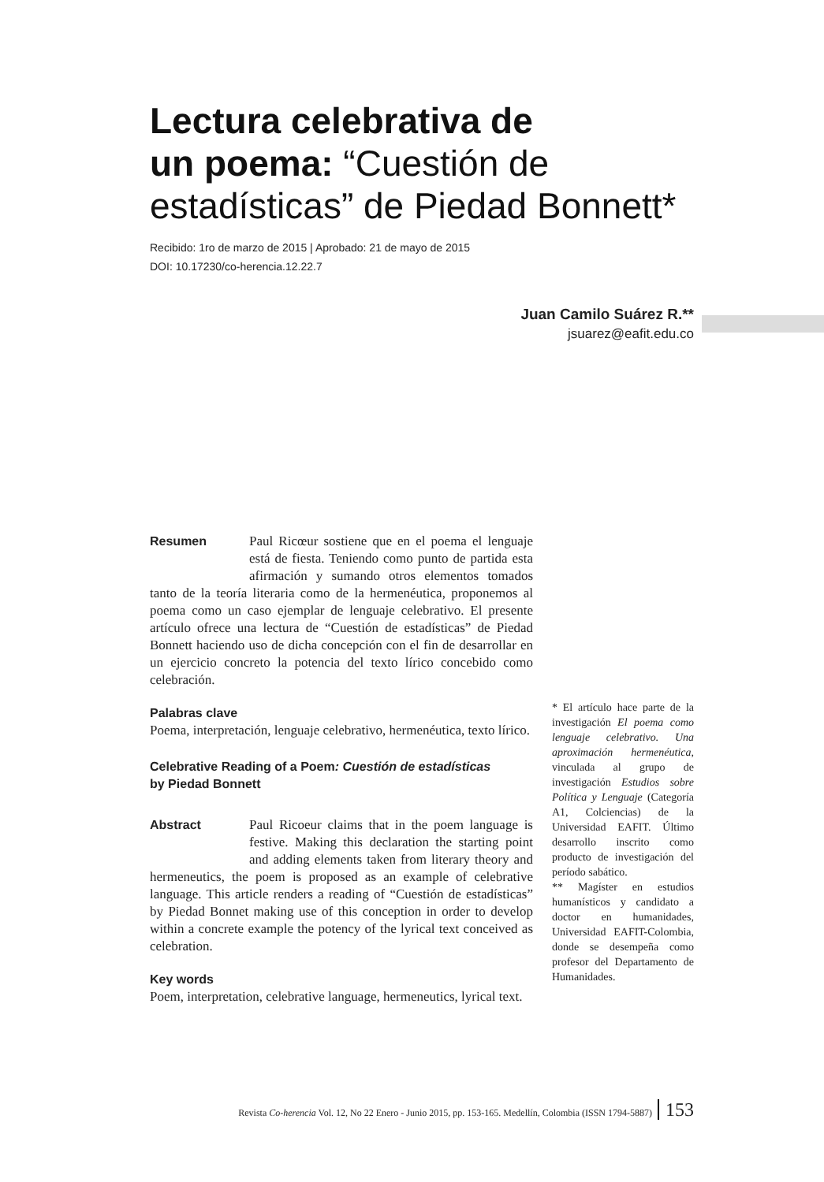Lectura celebrativa de
un poema: “Cuestión de
estadísticas” de Piedad Bonnett*
Recibido: 1ro de marzo de 2015 | Aprobado: 21 de mayo de 2015
DOI: 10.17230/co-herencia.12.22.7
Juan Camilo Suárez R.**
jsuarez@eafit.edu.co
Resumen Paul Ricœur sostiene que en el poema el lenguaje está de fiesta. Teniendo como punto de partida esta afirmación y sumando otros elementos tomados tanto de la teoría literaria como de la hermenéutica, proponemos al poema como un caso ejemplar de lenguaje celebrativo. El presente artículo ofrece una lectura de “Cuestión de estadísticas” de Piedad Bonnett haciendo uso de dicha concepción con el fin de desarrollar en un ejercicio concreto la potencia del texto lírico concebido como celebración.
Palabras clave
Poema, interpretación, lenguaje celebrativo, hermenéutica, texto lírico.
Celebrative Reading of a Poem: Cuestión de estadísticas
by Piedad Bonnett
Abstract Paul Ricoeur claims that in the poem language is festive. Making this declaration the starting point and adding elements taken from literary theory and hermeneutics, the poem is proposed as an example of celebrative language. This article renders a reading of “Cuestión de estadísticas” by Piedad Bonnet making use of this conception in order to develop within a concrete example the potency of the lyrical text conceived as celebration.
Key words
Poem, interpretation, celebrative language, hermeneutics, lyrical text.
* El artículo hace parte de la investigación El poema como lenguaje celebrativo. Una aproximación hermenéutica, vinculada al grupo de investigación Estudios sobre Política y Lenguaje (Categoría A1, Colciencias) de la Universidad EAFIT. Último desarrollo inscrito como producto de investigación del período sabático.
** Magíster en estudios humanísticos y candidato a doctor en humanidades, Universidad EAFIT-Colombia, donde se desempeña como profesor del Departamento de Humanidades.
Revista Co-herencia Vol. 12, No 22 Enero - Junio 2015, pp. 153-165. Medellín, Colombia (ISSN 1794-5887) 153